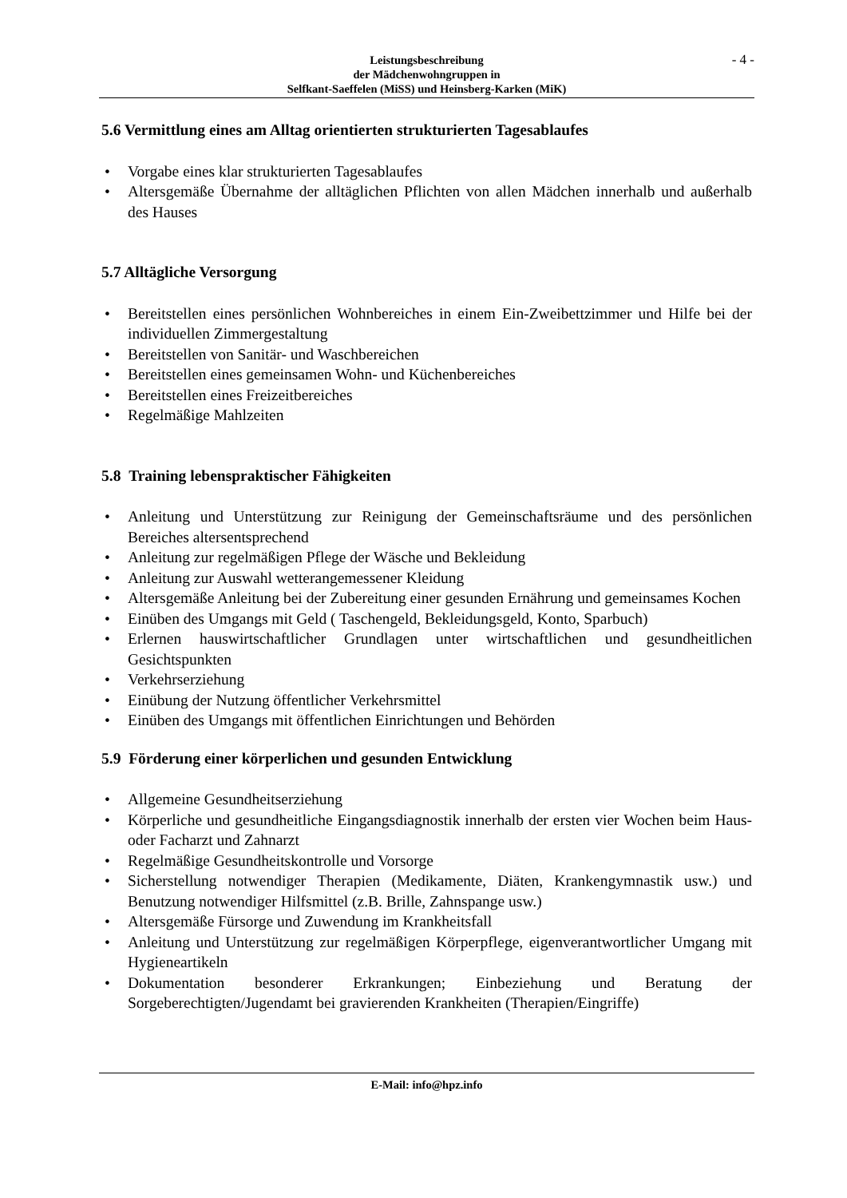- 4 - Leistungsbeschreibung
der Mädchenwohngruppen in
Selfkant-Saeffelen (MiSS) und Heinsberg-Karken (MiK)
5.6 Vermittlung eines am Alltag orientierten strukturierten Tagesablaufes
• Vorgabe eines klar strukturierten Tagesablaufes
• Altersgemäße Übernahme der alltäglichen Pflichten von allen Mädchen innerhalb und außerhalb des Hauses
5.7 Alltägliche Versorgung
• Bereitstellen eines persönlichen Wohnbereiches in einem Ein-Zweibettzimmer und Hilfe bei der individuellen Zimmergestaltung
• Bereitstellen von Sanitär- und Waschbereichen
• Bereitstellen eines gemeinsamen Wohn- und Küchenbereiches
• Bereitstellen eines Freizeitbereiches
• Regelmäßige Mahlzeiten
5.8 Training lebenspraktischer Fähigkeiten
• Anleitung und Unterstützung zur Reinigung der Gemeinschaftsräume und des persönlichen Bereiches altersentsprechend
• Anleitung zur regelmäßigen Pflege der Wäsche und Bekleidung
• Anleitung zur Auswahl wetterangemessener Kleidung
• Altersgemäße Anleitung bei der Zubereitung einer gesunden Ernährung und gemeinsames Kochen
• Einüben des Umgangs mit Geld ( Taschengeld, Bekleidungsgeld, Konto, Sparbuch)
• Erlernen hauswirtschaftlicher Grundlagen unter wirtschaftlichen und gesundheitlichen Gesichtspunkten
• Verkehrserziehung
• Einübung der Nutzung öffentlicher Verkehrsmittel
• Einüben des Umgangs mit öffentlichen Einrichtungen und Behörden
5.9 Förderung einer körperlichen und gesunden Entwicklung
• Allgemeine Gesundheitserziehung
• Körperliche und gesundheitliche Eingangsdiagnostik innerhalb der ersten vier Wochen beim Haus- oder Facharzt und Zahnarzt
• Regelmäßige Gesundheitskontrolle und Vorsorge
• Sicherstellung notwendiger Therapien (Medikamente, Diäten, Krankengymnastik usw.) und Benutzung notwendiger Hilfsmittel (z.B. Brille, Zahnspange usw.)
• Altersgemäße Fürsorge und Zuwendung im Krankheitsfall
• Anleitung und Unterstützung zur regelmäßigen Körperpflege, eigenverantwortlicher Umgang mit Hygieneartikeln
• Dokumentation besonderer Erkrankungen; Einbeziehung und Beratung der Sorgeberechtigten/Jugendamt bei gravierenden Krankheiten (Therapien/Eingriffe)
E-Mail: info@hpz.info